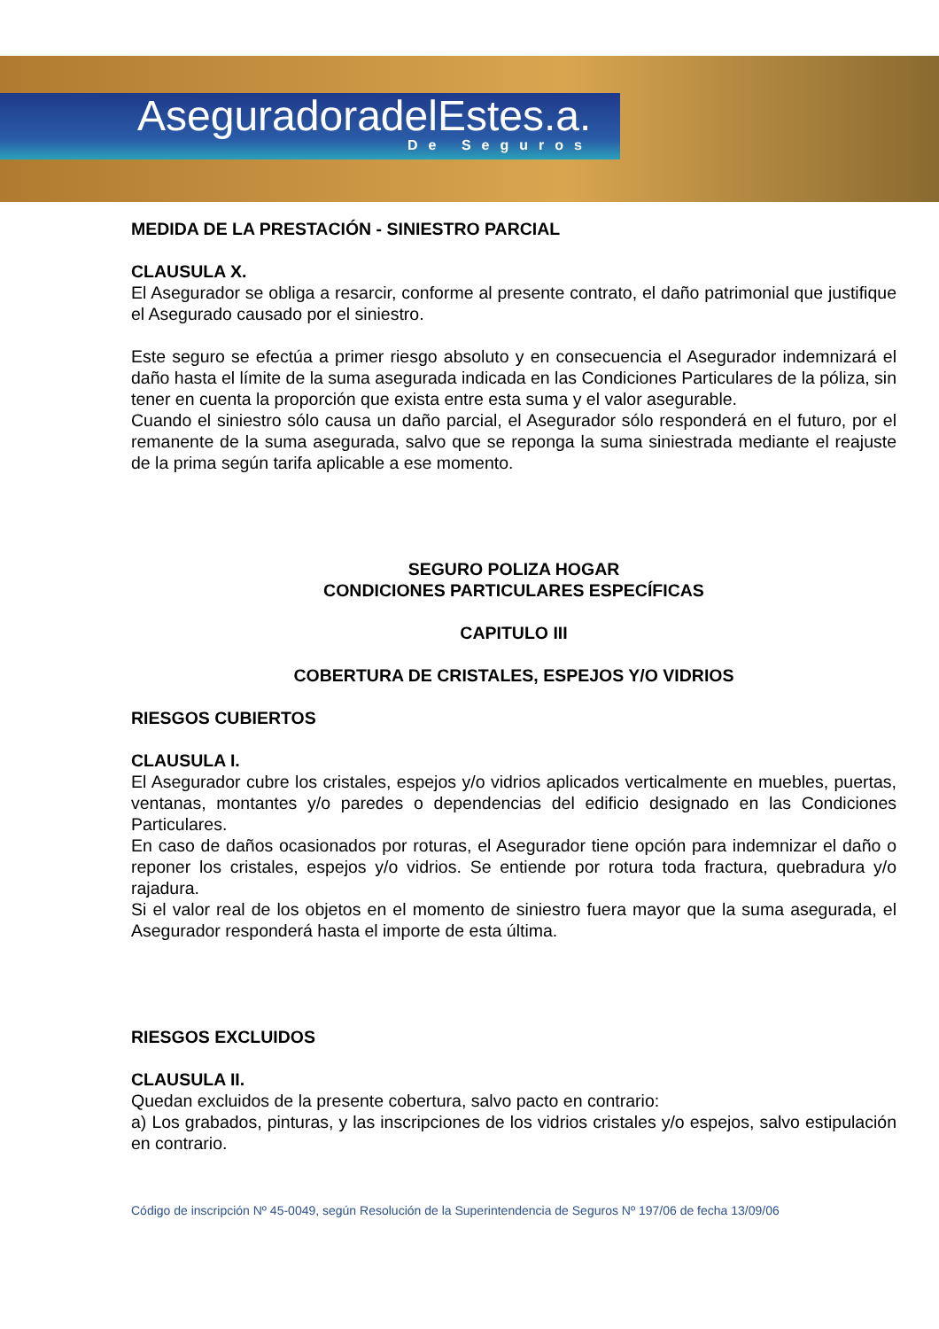AseguradoradelEstes.a.
De Seguros
MEDIDA DE LA PRESTACIÓN - SINIESTRO PARCIAL
CLAUSULA X.
El Asegurador se obliga a resarcir, conforme al presente contrato, el daño patrimonial que justifique el Asegurado causado por el siniestro.
Este seguro se efectúa a primer riesgo absoluto y en consecuencia el Asegurador indemnizará el daño hasta el límite de la suma asegurada indicada en las Condiciones Particulares de la póliza, sin tener en cuenta la proporción que exista entre esta suma y el valor asegurable.
Cuando el siniestro sólo causa un daño parcial, el Asegurador sólo responderá en el futuro, por el remanente de la suma asegurada, salvo que se reponga la suma siniestrada mediante el reajuste de la prima según tarifa aplicable a ese momento.
SEGURO POLIZA HOGAR
CONDICIONES PARTICULARES ESPECÍFICAS
CAPITULO III
COBERTURA DE CRISTALES, ESPEJOS Y/O VIDRIOS
RIESGOS CUBIERTOS
CLAUSULA I.
El Asegurador cubre los cristales, espejos y/o vidrios aplicados verticalmente en muebles, puertas, ventanas, montantes y/o paredes o dependencias del edificio designado en las Condiciones Particulares.
En caso de daños ocasionados por roturas, el Asegurador tiene opción para indemnizar el daño o reponer los cristales, espejos y/o vidrios. Se entiende por rotura toda fractura, quebradura y/o rajadura.
Si el valor real de los objetos en el momento de siniestro fuera mayor que la suma asegurada, el Asegurador responderá hasta el importe de esta última.
RIESGOS EXCLUIDOS
CLAUSULA II.
Quedan excluidos de la presente cobertura, salvo pacto en contrario:
a) Los grabados, pinturas, y las inscripciones de los vidrios cristales y/o espejos, salvo estipulación en contrario.
Código de inscripción Nº 45-0049, según Resolución de la Superintendencia de Seguros Nº 197/06 de fecha 13/09/06